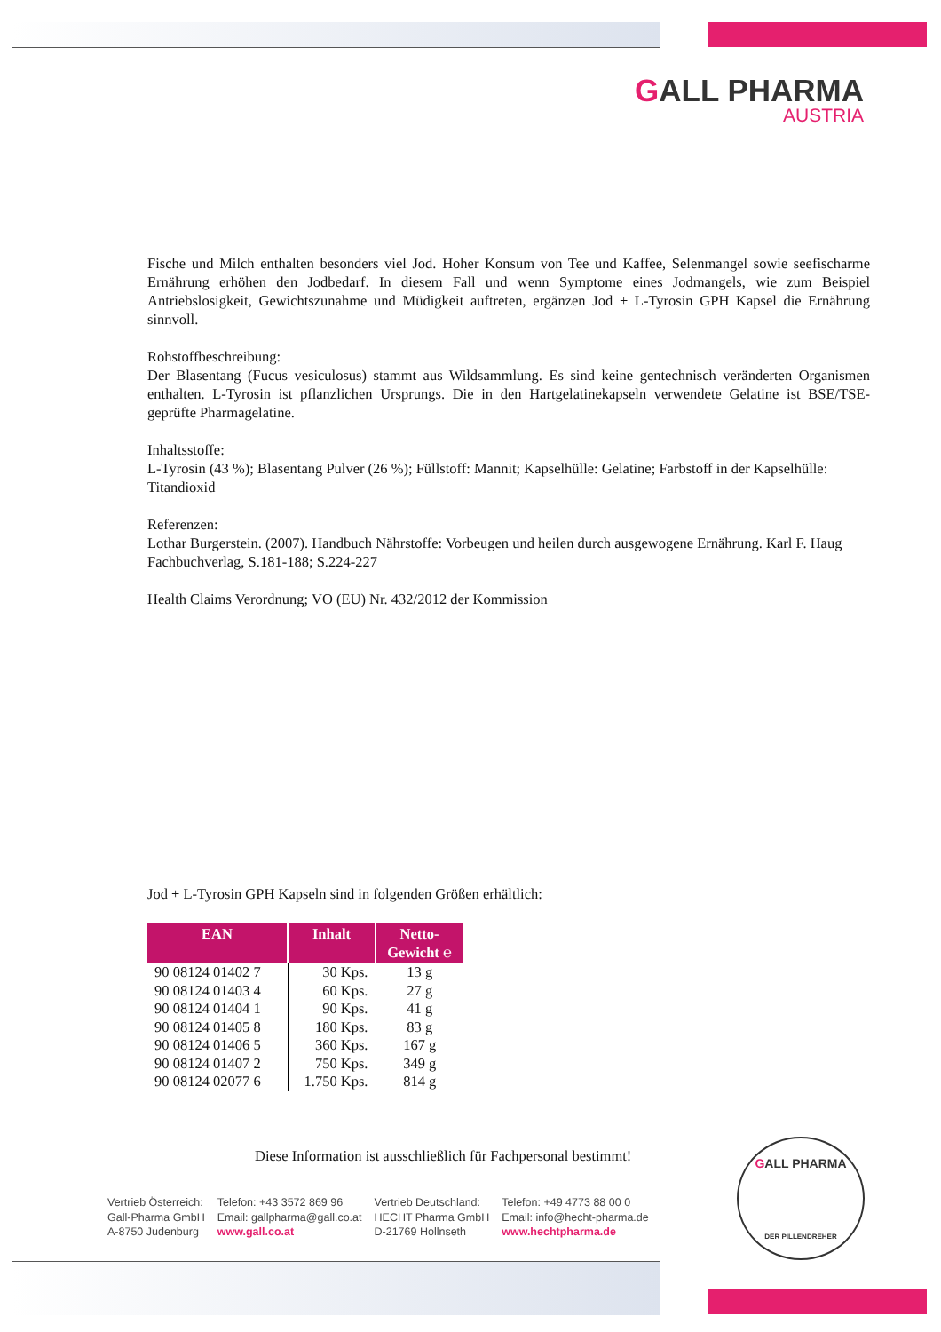GALL PHARMA
AUSTRIA
Fische und Milch enthalten besonders viel Jod. Hoher Konsum von Tee und Kaffee, Selenmangel sowie seefischarme Ernährung erhöhen den Jodbedarf. In diesem Fall und wenn Symptome eines Jodmangels, wie zum Beispiel Antriebslosigkeit, Gewichtszunahme und Müdigkeit auftreten, ergänzen Jod + L-Tyrosin GPH Kapsel die Ernährung sinnvoll.
Rohstoffbeschreibung:
Der Blasentang (Fucus vesiculosus) stammt aus Wildsammlung. Es sind keine gentechnisch veränderten Organismen enthalten. L-Tyrosin ist pflanzlichen Ursprungs. Die in den Hartgelatinekapseln verwendete Gelatine ist BSE/TSE-geprüfte Pharmagelatine.
Inhaltsstoffe:
L-Tyrosin (43 %); Blasentang Pulver (26 %); Füllstoff: Mannit; Kapselhülle: Gelatine; Farbstoff in der Kapselhülle: Titandioxid
Referenzen:
Lothar Burgerstein. (2007). Handbuch Nährstoffe: Vorbeugen und heilen durch ausgewogene Ernährung. Karl F. Haug Fachbuchverlag, S.181-188; S.224-227
Health Claims Verordnung; VO (EU) Nr. 432/2012 der Kommission
Jod + L-Tyrosin GPH Kapseln sind in folgenden Größen erhältlich:
| EAN | Inhalt | Netto- Gewicht ℮ |
| --- | --- | --- |
| 90 08124 01402 7 | 30 Kps. | 13 g |
| 90 08124 01403 4 | 60 Kps. | 27 g |
| 90 08124 01404 1 | 90 Kps. | 41 g |
| 90 08124 01405 8 | 180 Kps. | 83 g |
| 90 08124 01406 5 | 360 Kps. | 167 g |
| 90 08124 01407 2 | 750 Kps. | 349 g |
| 90 08124 02077 6 | 1.750 Kps. | 814 g |
Diese Information ist ausschließlich für Fachpersonal bestimmt!
Vertrieb Österreich:
Gall-Pharma GmbH
A-8750 Judenburg
Telefon: +43 3572 869 96
Email: gallpharma@gall.co.at
www.gall.co.at
Vertrieb Deutschland:
HECHT Pharma GmbH
D-21769 Hollnseth
Telefon: +49 4773 88 00 0
Email: info@hecht-pharma.de
www.hechtpharma.de
GALL PHARMA
DER PILLENDREHER